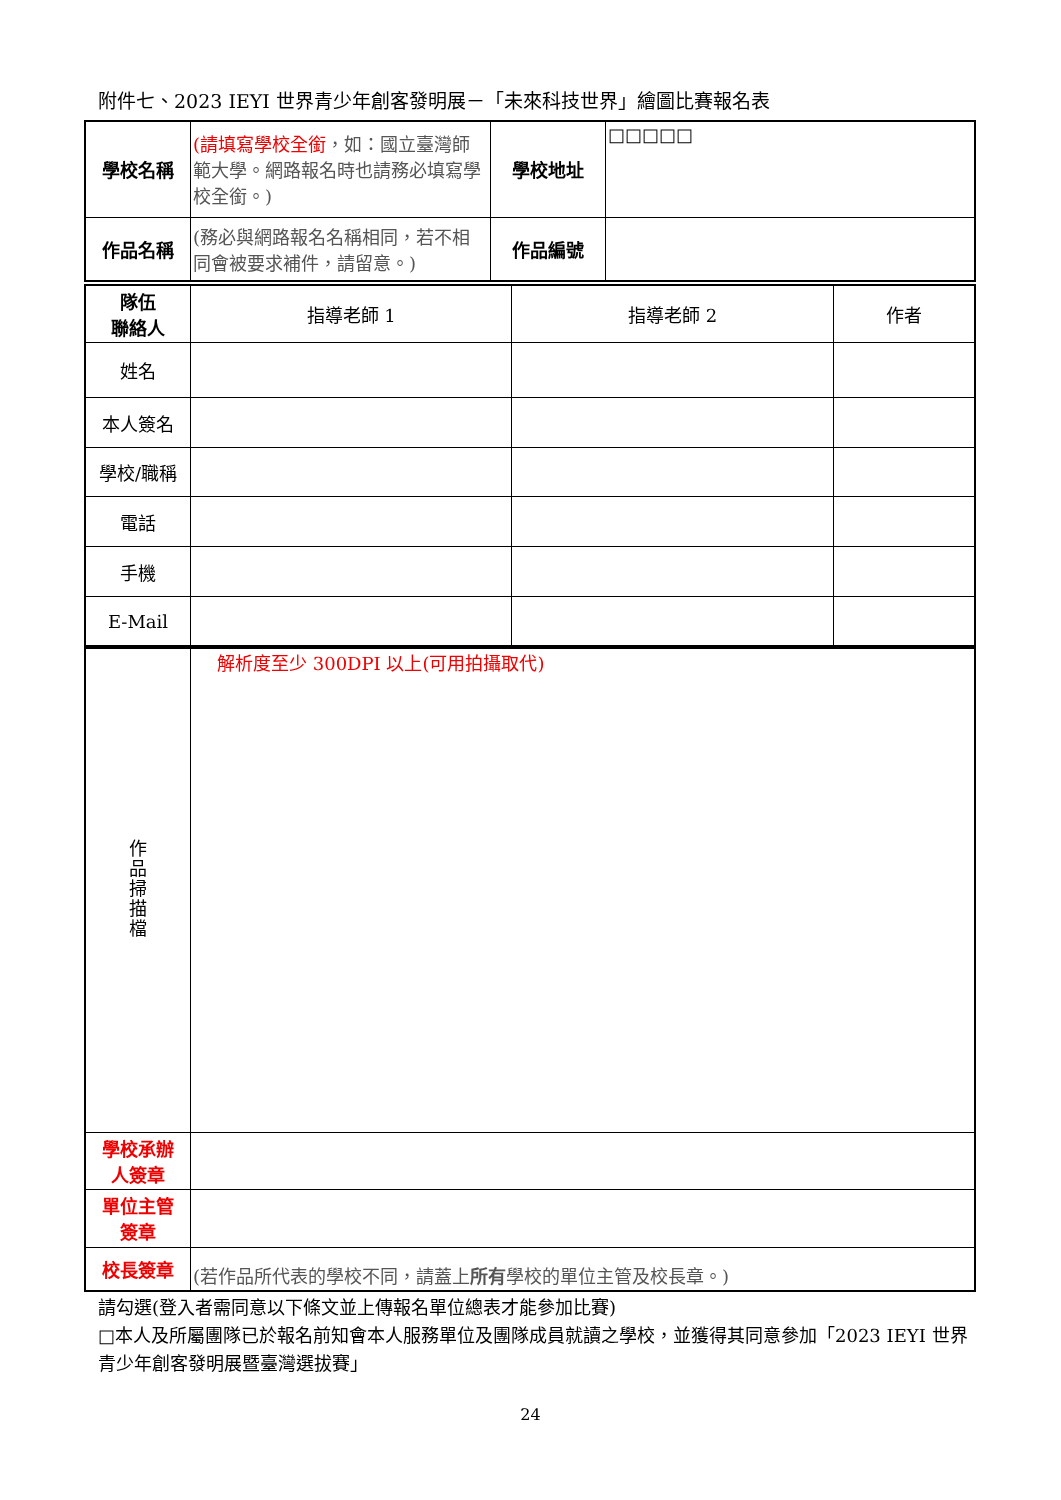附件七、2023 IEYI 世界青少年創客發明展－「未來科技世界」繪圖比賽報名表
| 學校名稱 | (請填寫學校全銜 ，如：國立臺灣師範大學。網路報名時也請務必填寫學校全銜。) | 學校地址 | □□□□□ |
| 作品名稱 | (務必與網路報名名稱相同，若不相同會被要求補件，請留意。) | 作品編號 | |
| 隊伍 聯絡人 | 指導老師 1 | 指導老師 2 | 作者 |
| 姓名 | | | |
| 本人簽名 | | | |
| 學校/職稱 | | | |
| 電話 | | | |
| 手機 | | | |
| E-Mail | | | |
| 作 品 掃 描 檔 | 解析度至少 300DPI 以上(可用拍攝取代) |
| 學校承辦 人簽章 | |
| 單位主管 簽章 | |
| 校長簽章 | (若作品所代表的學校不同，請蓋上 所有 學校的單位主管及校長章。) |
請勾選(登入者需同意以下條文並上傳報名單位總表才能參加比賽)
□本人及所屬團隊已於報名前知會本人服務單位及團隊成員就讀之學校，並獲得其同意參加「2023 IEYI 世界青少年創客發明展暨臺灣選拔賽」
24